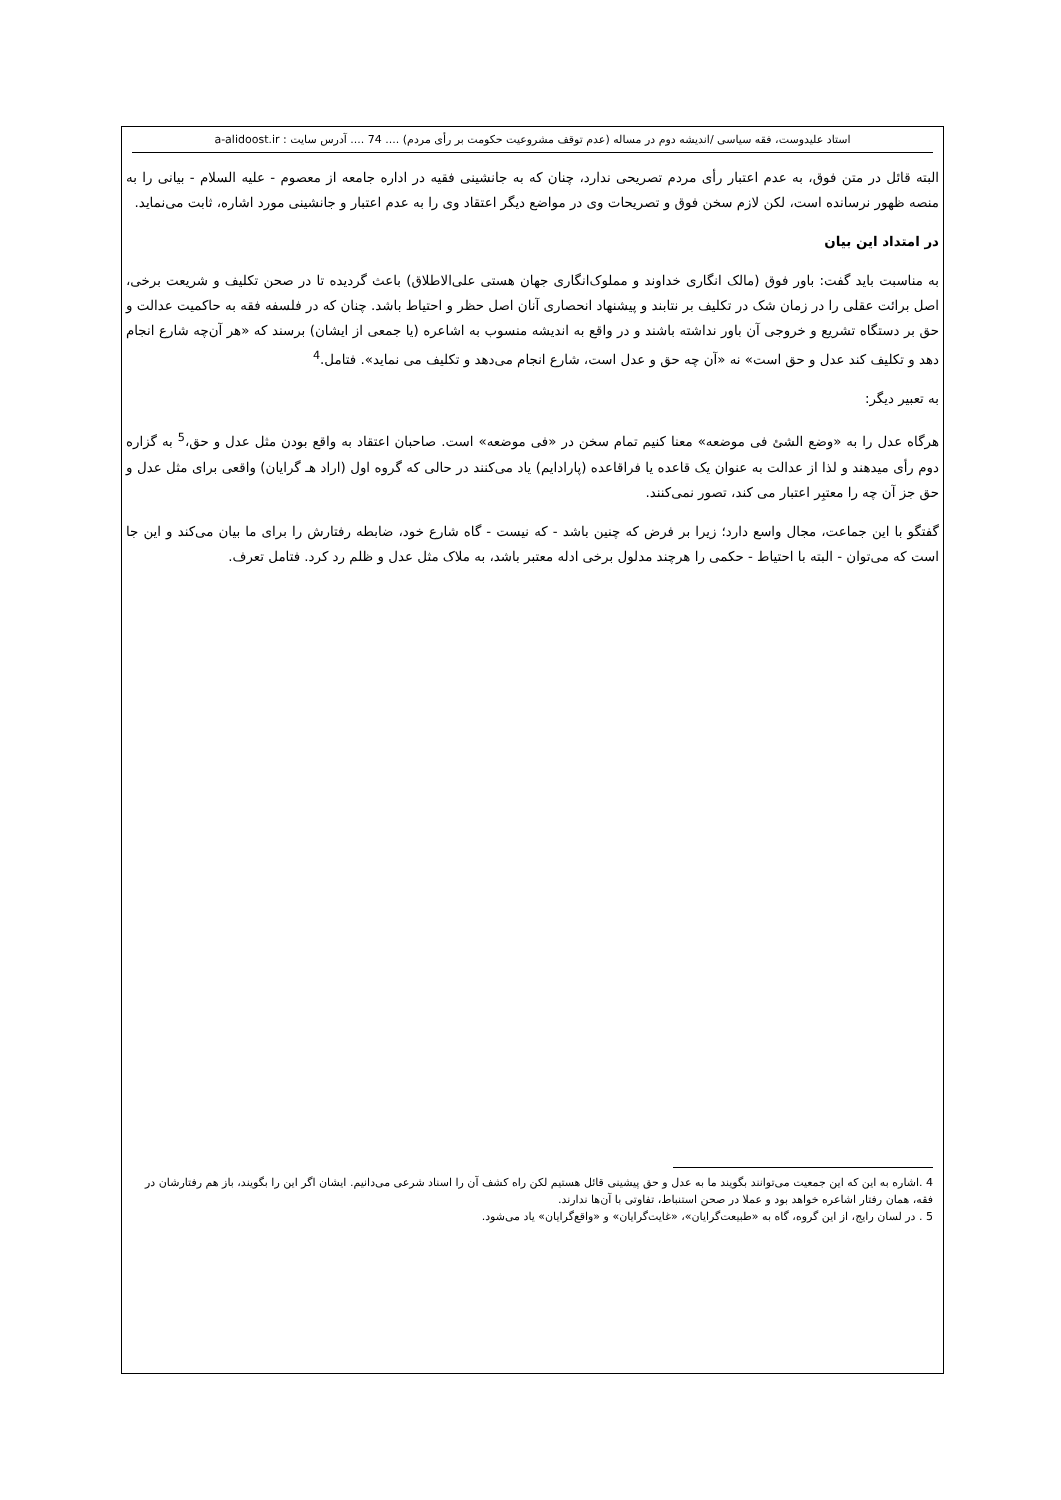استاد علیدوست، فقه سیاسی /اندیشه دوم در مساله (عدم توقف مشروعیت حکومت بر رأی مردم) .... 74 .... آدرس سایت : a-alidoost.ir
البته قائل در متن فوق، به عدم اعتبار رأی مردم تصریحی ندارد، چنان که به جانشینی فقیه در اداره جامعه از معصوم - علیه السلام - بیانی را به منصه ظهور نرسانده است، لکن لازم سخن فوق و تصریحات وی در مواضع دیگر اعتقاد وی را به عدم اعتبار و جانشینی مورد اشاره، ثابت می‌نماید.
در امتداد این بیان
به مناسبت باید گفت: باور فوق (مالک انگاری خداوند و مملوک‌انگاری جهان هستی علی‌الاطلاق) باعث گردیده تا در صحن تکلیف و شریعت برخی، اصل برائت عقلی را در زمان شک در تکلیف بر نتابند و پیشنهاد انحصاری آنان اصل حظر و احتیاط باشد. چنان که در فلسفه فقه به حاکمیت عدالت و حق بر دستگاه تشریع و خروجی آن باور نداشته باشند و در واقع به اندیشه منسوب به اشاعره (یا جمعی از ایشان) برسند که «هر آن‌چه شارع انجام دهد و تکلیف کند عدل و حق است» نه «آن چه حق و عدل است، شارع انجام می‌دهد و تکلیف می نماید». فتامل.<sup>4</sup>
به تعبیر دیگر:
هرگاه عدل را به «وضع الشئ فی موضعه» معنا کنیم تمام سخن در «فی موضعه» است. صاحبان اعتقاد به واقع بودن مثل عدل و حق،<sup>5</sup> به گزاره دوم رأی میدهند و لذا از عدالت به عنوان یک قاعده یا فراقاعده (پارادایم) یاد می‌کنند در حالی که گروه اول (اراد هـ گرایان) واقعی برای مثل عدل و حق جز آن چه را معتبِر اعتبار می کند، تصور نمی‌کنند.
گفتگو با این جماعت، مجال واسع دارد؛ زیرا بر فرض که چنین باشد - که نیست - گاه شارع خود، ضابطه رفتارش را برای ما بیان می‌کند و این جا است که می‌توان - البته با احتیاط - حکمی را هرچند مدلول برخی ادله معتبر باشد، به ملاک مثل عدل و ظلم رد کرد. فتامل تعرف.
4 .اشاره به این که این جمعیت می‌توانند بگویند ما به عدل و حق پیشینی قائل هستیم لکن راه کشف آن را اسناد شرعی می‌دانیم. ایشان اگر این را بگویند، باز هم رفتارشان در فقه، همان رفتار اشاعره خواهد بود و عملا در صحن استنباط، تفاوتی با آن‌ها ندارند.
5 . در لسان رایج، از این گروه، گاه به «طبیعت‌گرایان»، «غایت‌گرایان» و «واقع‌گرایان» یاد می‌شود.